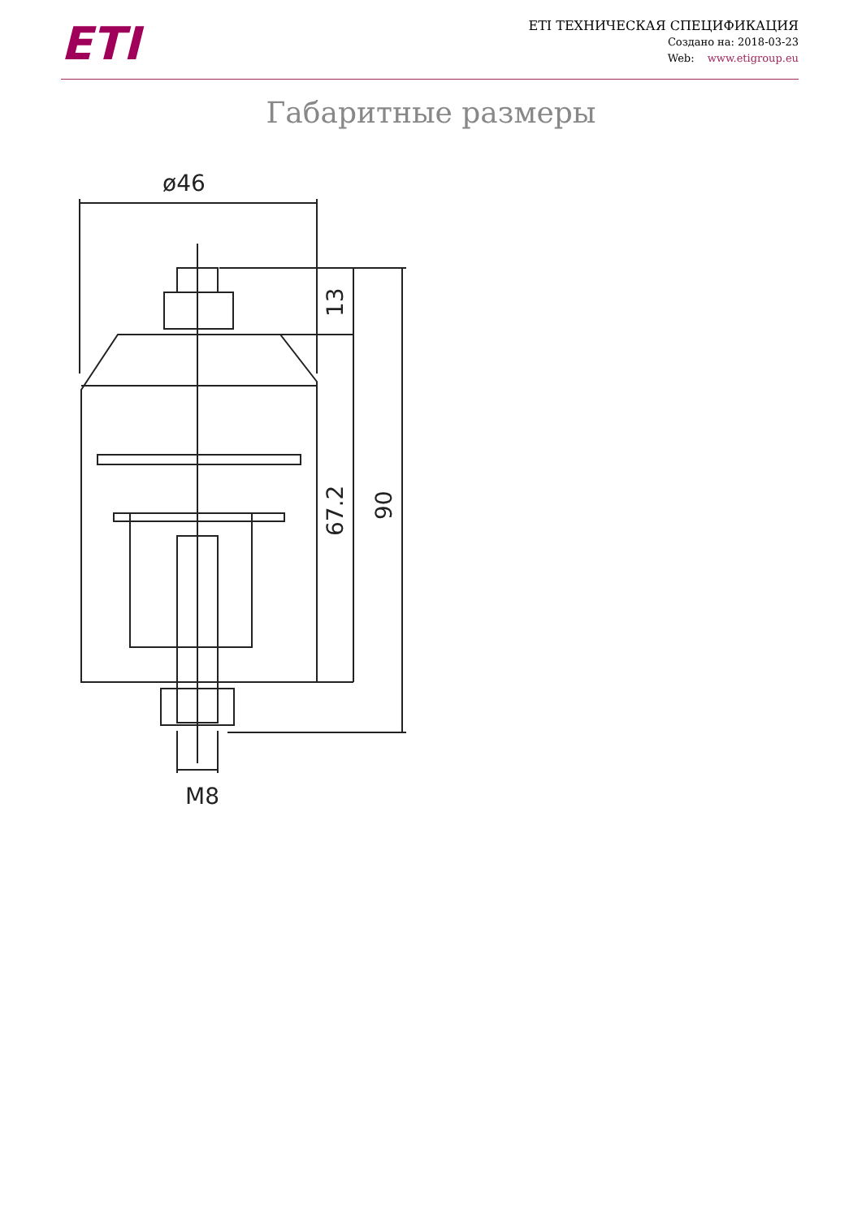ETI
ETI ТЕХНИЧЕСКАЯ СПЕЦИФИКАЦИЯ
Создано на: 2018-03-23
Web: www.etigroup.eu
Габаритные размеры
ø46
13
67.2
90
M8